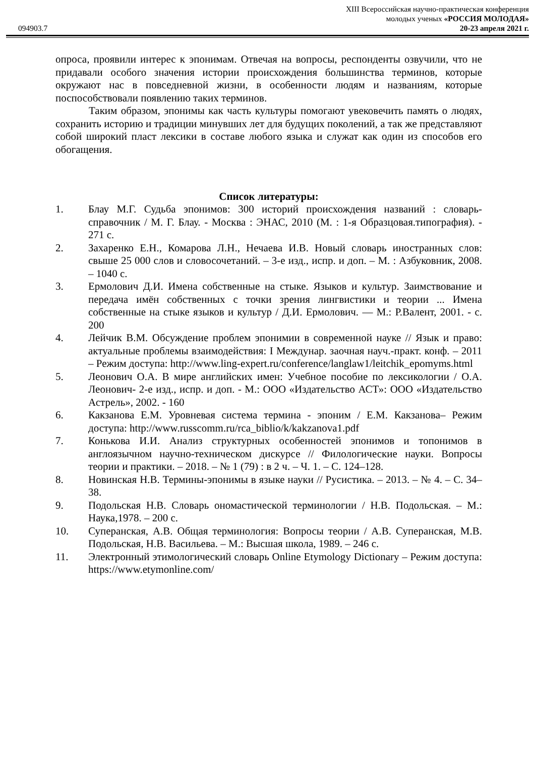XIII Всероссийская научно-практическая конференция
молодых ученых «РОССИЯ МОЛОДАЯ»
094903.7 20-23 апреля 2021 г.
опроса, проявили интерес к эпонимам. Отвечая на вопросы, респонденты озвучили, что не придавали особого значения истории происхождения большинства терминов, которые окружают нас в повседневной жизни, в особенности людям и названиям, которые поспособствовали появлению таких терминов.
Таким образом, эпонимы как часть культуры помогают увековечить память о людях, сохранить историю и традиции минувших лет для будущих поколений, а так же представляют собой широкий пласт лексики в составе любого языка и служат как один из способов его обогащения.
Список литературы:
1. Блау М.Г. Судьба эпонимов: 300 историй происхождения названий : словарь-справочник / М. Г. Блау. - Москва : ЭНАС, 2010 (М. : 1-я Образцовая.типография). - 271 с.
2. Захаренко Е.Н., Комарова Л.Н., Нечаева И.В. Новый словарь иностранных слов: свыше 25 000 слов и словосочетаний. – 3-е изд., испр. и доп. – М. : Азбуковник, 2008. – 1040 с.
3. Ермолович Д.И. Имена собственные на стыке. Языков и культур. Заимствование и передача имён собственных с точки зрения лингвистики и теории ... Имена собственные на стыке языков и культур / Д.И. Ермолович. — М.: Р.Валент, 2001. - с. 200
4. Лейчик В.М. Обсуждение проблем эпонимии в современной науке // Язык и право: актуальные проблемы взаимодействия: I Междунар. заочная науч.-практ. конф. – 2011 – Режим доступа: http://www.ling-expert.ru/conference/langlaw1/leitchik_epomyms.html
5. Леонович О.А. В мире английских имен: Учебное пособие по лексикологии / О.А. Леонович- 2-е изд., испр. и доп. - М.: ООО «Издательство АСТ»: ООО «Издательство Астрель», 2002. - 160
6. Какзанова Е.М. Уровневая система термина - эпоним / Е.М. Какзанова– Режим доступа: http://www.russcomm.ru/rca_biblio/k/kakzanova1.pdf
7. Конькова И.И. Анализ структурных особенностей эпонимов и топонимов в англоязычном научно-техническом дискурсе // Филологические науки. Вопросы теории и практики. – 2018. – № 1 (79) : в 2 ч. – Ч. 1. – С. 124–128.
8. Новинская Н.В. Термины-эпонимы в языке науки // Русистика. – 2013. – № 4. – С. 34–38.
9. Подольская Н.В. Словарь ономастической терминологии / Н.В. Подольская. – М.: Наука,1978. – 200 с.
10. Суперанская, А.В. Общая терминология: Вопросы теории / А.В. Суперанская, М.В. Подольская, Н.В. Васильева. – М.: Высшая школа, 1989. – 246 с.
11. Электронный этимологический словарь Online Etymology Dictionary – Режим доступа: https://www.etymonline.com/